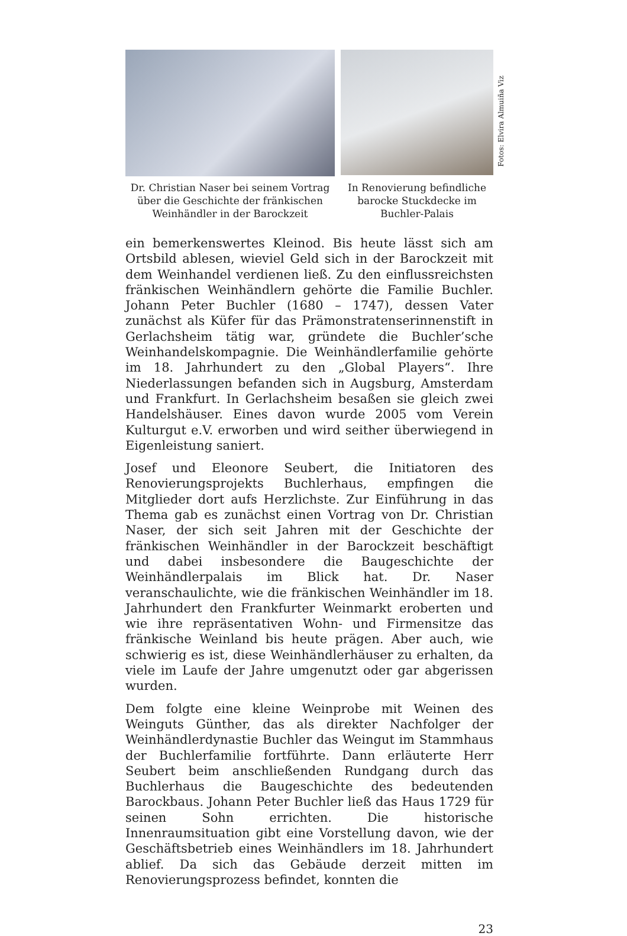Dr. Christian Naser bei seinem Vortrag
über die Geschichte der fränkischen
Weinhändler in der Barockzeit
In Renovierung befindliche
barocke Stuckdecke im
Buchler-Palais
Fotos: Elvira Almuiña Viz
ein bemerkenswertes Kleinod. Bis heute lässt sich am Ortsbild ablesen, wieviel Geld sich in der Barockzeit mit dem Weinhandel verdienen ließ. Zu den einflussreichsten fränkischen Weinhändlern gehörte die Familie Buchler. Johann Peter Buchler (1680 – 1747), dessen Vater zunächst als Küfer für das Prämonstratenserinnenstift in Gerlachsheim tätig war, gründete die Buchler’sche Weinhandelskompagnie. Die Weinhändlerfamilie gehörte im 18. Jahrhundert zu den „Global Players“. Ihre Niederlassungen befanden sich in Augsburg, Amsterdam und Frankfurt. In Gerlachsheim besaßen sie gleich zwei Handelshäuser. Eines davon wurde 2005 vom Verein Kulturgut e.V. erworben und wird seither überwiegend in Eigenleistung saniert.
Josef und Eleonore Seubert, die Initiatoren des Renovierungsprojekts Buchlerhaus, empfingen die Mitglieder dort aufs Herzlichste. Zur Einführung in das Thema gab es zunächst einen Vortrag von Dr. Christian Naser, der sich seit Jahren mit der Geschichte der fränkischen Weinhändler in der Barockzeit beschäftigt und dabei insbesondere die Baugeschichte der Weinhändlerpalais im Blick hat. Dr. Naser veranschaulichte, wie die fränkischen Weinhändler im 18. Jahrhundert den Frankfurter Weinmarkt eroberten und wie ihre repräsentativen Wohn- und Firmensitze das fränkische Weinland bis heute prägen. Aber auch, wie schwierig es ist, diese Weinhändlerhäuser zu erhalten, da viele im Laufe der Jahre umgenutzt oder gar abgerissen wurden.
Dem folgte eine kleine Weinprobe mit Weinen des Weinguts Günther, das als direkter Nachfolger der Weinhändlerdynastie Buchler das Weingut im Stammhaus der Buchlerfamilie fortführte. Dann erläuterte Herr Seubert beim anschließenden Rundgang durch das Buchlerhaus die Baugeschichte des bedeutenden Barockbaus. Johann Peter Buchler ließ das Haus 1729 für seinen Sohn errichten. Die historische Innenraumsituation gibt eine Vorstellung davon, wie der Geschäftsbetrieb eines Weinhändlers im 18. Jahrhundert ablief. Da sich das Gebäude derzeit mitten im Renovierungsprozess befindet, konnten die
23